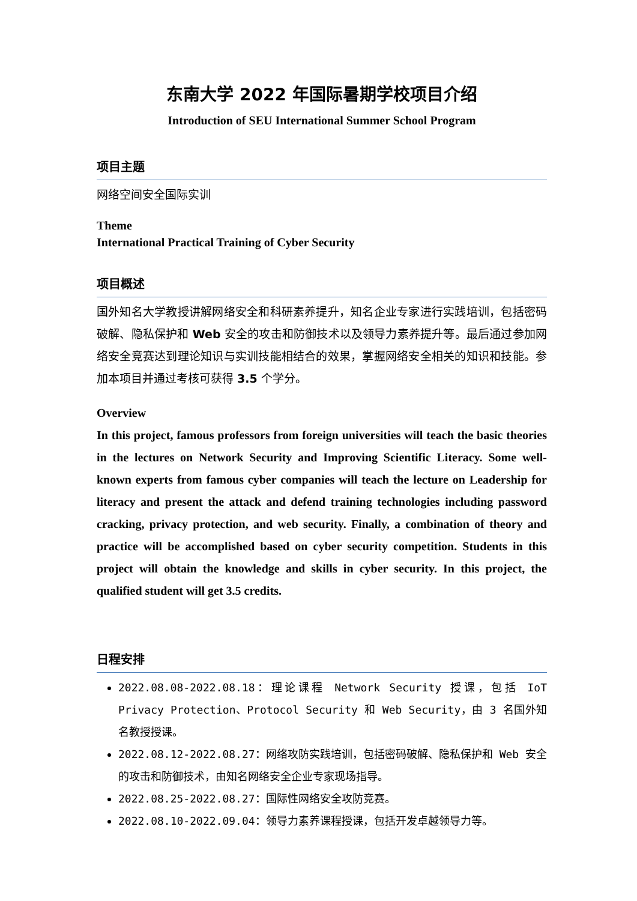东南大学 2022 年国际暑期学校项目介绍
Introduction of SEU International Summer School Program
项目主题
网络空间安全国际实训
Theme
International Practical Training of Cyber Security
项目概述
国外知名大学教授讲解网络安全和科研素养提升，知名企业专家进行实践培训，包括密码破解、隐私保护和 Web 安全的攻击和防御技术以及领导力素养提升等。最后通过参加网络安全竞赛达到理论知识与实训技能相结合的效果，掌握网络安全相关的知识和技能。参加本项目并通过考核可获得 3.5 个学分。
Overview
In this project, famous professors from foreign universities will teach the basic theories in the lectures on Network Security and Improving Scientific Literacy. Some well-known experts from famous cyber companies will teach the lecture on Leadership for literacy and present the attack and defend training technologies including password cracking, privacy protection, and web security. Finally, a combination of theory and practice will be accomplished based on cyber security competition. Students in this project will obtain the knowledge and skills in cyber security. In this project, the qualified student will get 3.5 credits.
日程安排
2022.08.08-2022.08.18：理论课程 Network Security 授课，包括 IoT Privacy Protection、Protocol Security 和 Web Security，由 3 名国外知名教授授课。
2022.08.12-2022.08.27：网络攻防实践培训，包括密码破解、隐私保护和 Web 安全的攻击和防御技术，由知名网络安全企业专家现场指导。
2022.08.25-2022.08.27：国际性网络安全攻防竞赛。
2022.08.10-2022.09.04：领导力素养课程授课，包括开发卓越领导力等。